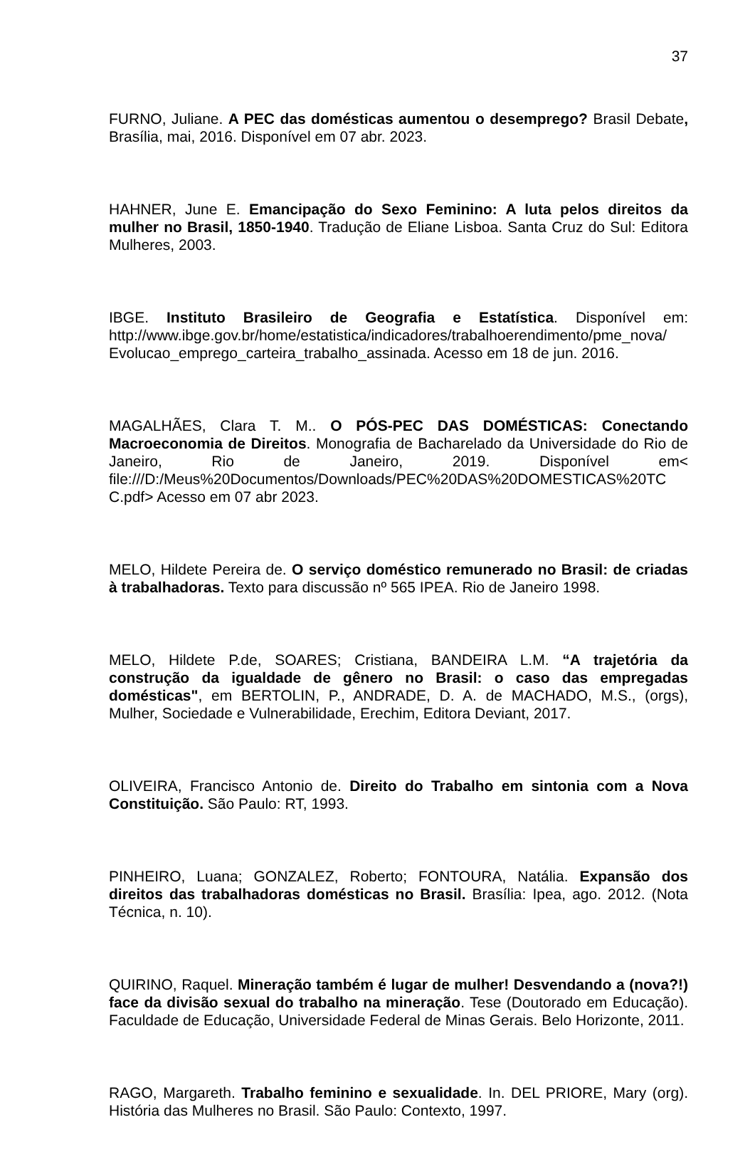37
FURNO, Juliane. A PEC das domésticas aumentou o desemprego? Brasil Debate, Brasília, mai, 2016. Disponível em 07 abr. 2023.
HAHNER, June E. Emancipação do Sexo Feminino: A luta pelos direitos da mulher no Brasil, 1850-1940. Tradução de Eliane Lisboa. Santa Cruz do Sul: Editora Mulheres, 2003.
IBGE. Instituto Brasileiro de Geografia e Estatística. Disponível em: http://www.ibge.gov.br/home/estatistica/indicadores/trabalhoerendimento/pme_nova/ Evolucao_emprego_carteira_trabalho_assinada. Acesso em 18 de jun. 2016.
MAGALHÃES, Clara T. M.. O PÓS-PEC DAS DOMÉSTICAS: Conectando Macroeconomia de Direitos. Monografia de Bacharelado da Universidade do Rio de Janeiro, Rio de Janeiro, 2019. Disponível em< file:///D:/Meus%20Documentos/Downloads/PEC%20DAS%20DOMESTICAS%20TC C.pdf> Acesso em 07 abr 2023.
MELO, Hildete Pereira de. O serviço doméstico remunerado no Brasil: de criadas à trabalhadoras. Texto para discussão nº 565 IPEA. Rio de Janeiro 1998.
MELO, Hildete P.de, SOARES; Cristiana, BANDEIRA L.M. “A trajetória da construção da igualdade de gênero no Brasil: o caso das empregadas domésticas", em BERTOLIN, P., ANDRADE, D. A. de MACHADO, M.S., (orgs), Mulher, Sociedade e Vulnerabilidade, Erechim, Editora Deviant, 2017.
OLIVEIRA, Francisco Antonio de. Direito do Trabalho em sintonia com a Nova Constituição. São Paulo: RT, 1993.
PINHEIRO, Luana; GONZALEZ, Roberto; FONTOURA, Natália. Expansão dos direitos das trabalhadoras domésticas no Brasil. Brasília: Ipea, ago. 2012. (Nota Técnica, n. 10).
QUIRINO, Raquel. Mineração também é lugar de mulher! Desvendando a (nova?!) face da divisão sexual do trabalho na mineração. Tese (Doutorado em Educação). Faculdade de Educação, Universidade Federal de Minas Gerais. Belo Horizonte, 2011.
RAGO, Margareth. Trabalho feminino e sexualidade. In. DEL PRIORE, Mary (org). História das Mulheres no Brasil. São Paulo: Contexto, 1997.